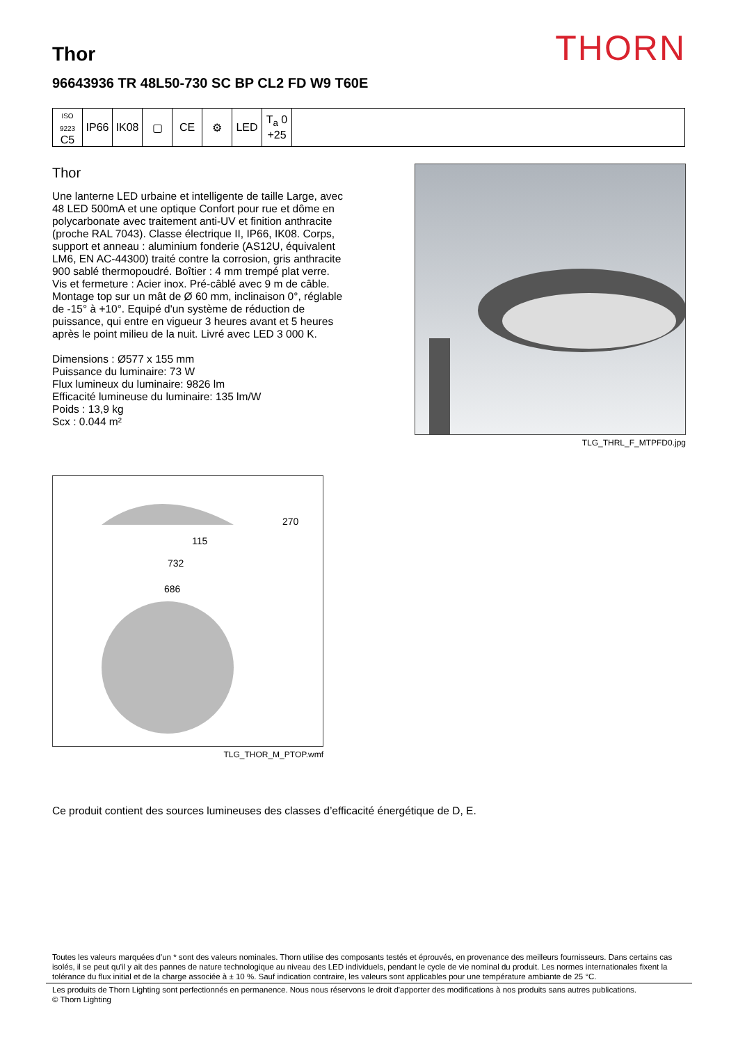THORN
Thor
96643936 TR 48L50-730 SC BP CL2 FD W9 T60E
| ISO 9223 C5 | IP66 | IK08 | ▢ | CE | ⚙ | LED | T<sub>a</sub> 0 +25 | |
Thor
Une lanterne LED urbaine et intelligente de taille Large, avec 48 LED 500mA et une optique Confort pour rue et dôme en polycarbonate avec traitement anti-UV et finition anthracite (proche RAL 7043). Classe électrique II, IP66, IK08. Corps, support et anneau : aluminium fonderie (AS12U, équivalent LM6, EN AC-44300) traité contre la corrosion, gris anthracite 900 sablé thermopoudré. Boîtier : 4 mm trempé plat verre. Vis et fermeture : Acier inox. Pré-câblé avec 9 m de câble. Montage top sur un mât de Ø 60 mm, inclinaison 0°, réglable de -15° à +10°. Equipé d'un système de réduction de puissance, qui entre en vigueur 3 heures avant et 5 heures après le point milieu de la nuit. Livré avec LED 3 000 K.
Dimensions : Ø577 x 155 mm
Puissance du luminaire: 73 W
Flux lumineux du luminaire: 9826 lm
Efficacité lumineuse du luminaire: 135 lm/W
Poids : 13,9 kg
Scx : 0.044 m²
TLG_THRL_F_MTPFD0.jpg
270
115
732
686
TLG_THOR_M_PTOP.wmf
Ce produit contient des sources lumineuses des classes d’efficacité énergétique de D, E.
Toutes les valeurs marquées d'un * sont des valeurs nominales. Thorn utilise des composants testés et éprouvés, en provenance des meilleurs fournisseurs. Dans certains cas isolés, il se peut qu'il y ait des pannes de nature technologique au niveau des LED individuels, pendant le cycle de vie nominal du produit. Les normes internationales fixent la tolérance du flux initial et de la charge associée à ± 10 %. Sauf indication contraire, les valeurs sont applicables pour une température ambiante de 25 °C.
Les produits de Thorn Lighting sont perfectionnés en permanence. Nous nous réservons le droit d'apporter des modifications à nos produits sans autres publications.
© Thorn Lighting